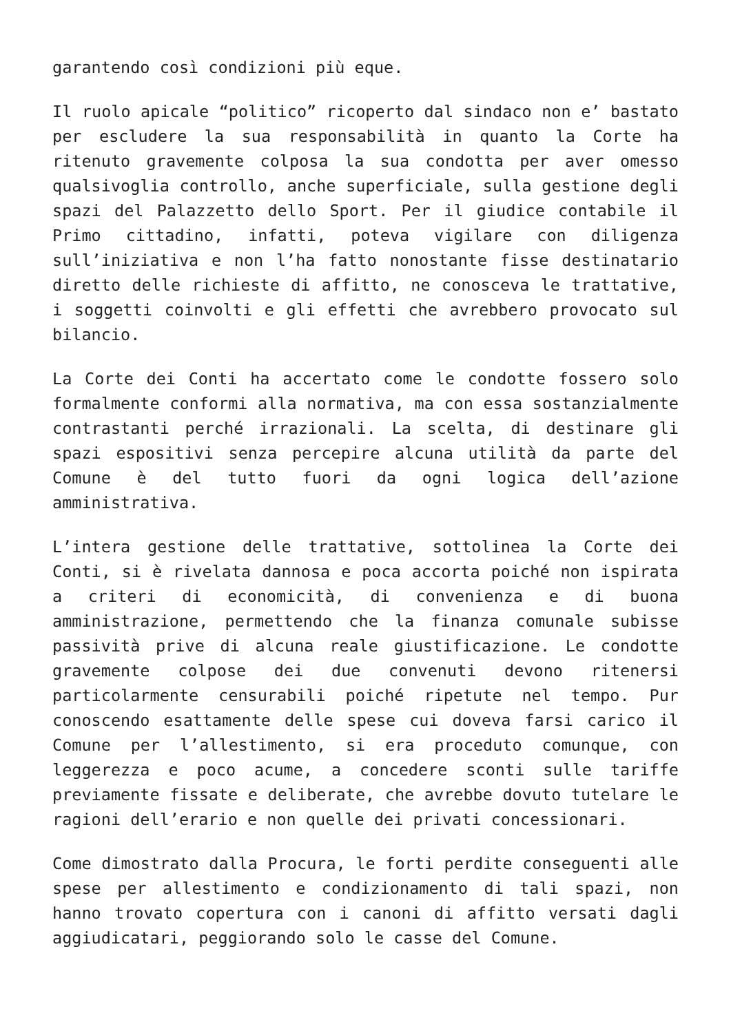garantendo così condizioni più eque.
Il ruolo apicale “politico” ricoperto dal sindaco non e’ bastato per escludere la sua responsabilità in quanto la Corte ha ritenuto gravemente colposa la sua condotta per aver omesso qualsivoglia controllo, anche superficiale, sulla gestione degli spazi del Palazzetto dello Sport. Per il giudice contabile il Primo cittadino, infatti, poteva vigilare con diligenza sull’iniziativa e non l’ha fatto nonostante fisse destinatario diretto delle richieste di affitto, ne conosceva le trattative, i soggetti coinvolti e gli effetti che avrebbero provocato sul bilancio.
La Corte dei Conti ha accertato come le condotte fossero solo formalmente conformi alla normativa, ma con essa sostanzialmente contrastanti perché irrazionali. La scelta, di destinare gli spazi espositivi senza percepire alcuna utilità da parte del Comune è del tutto fuori da ogni logica dell’azione amministrativa.
L’intera gestione delle trattative, sottolinea la Corte dei Conti, si è rivelata dannosa e poca accorta poiché non ispirata a criteri di economicità, di convenienza e di buona amministrazione, permettendo che la finanza comunale subisse passività prive di alcuna reale giustificazione. Le condotte gravemente colpose dei due convenuti devono ritenersi particolarmente censurabili poiché ripetute nel tempo. Pur conoscendo esattamente delle spese cui doveva farsi carico il Comune per l’allestimento, si era proceduto comunque, con leggerezza e poco acume, a concedere sconti sulle tariffe previamente fissate e deliberate, che avrebbe dovuto tutelare le ragioni dell’erario e non quelle dei privati concessionari.
Come dimostrato dalla Procura, le forti perdite conseguenti alle spese per allestimento e condizionamento di tali spazi, non hanno trovato copertura con i canoni di affitto versati dagli aggiudicatari, peggiorando solo le casse del Comune.